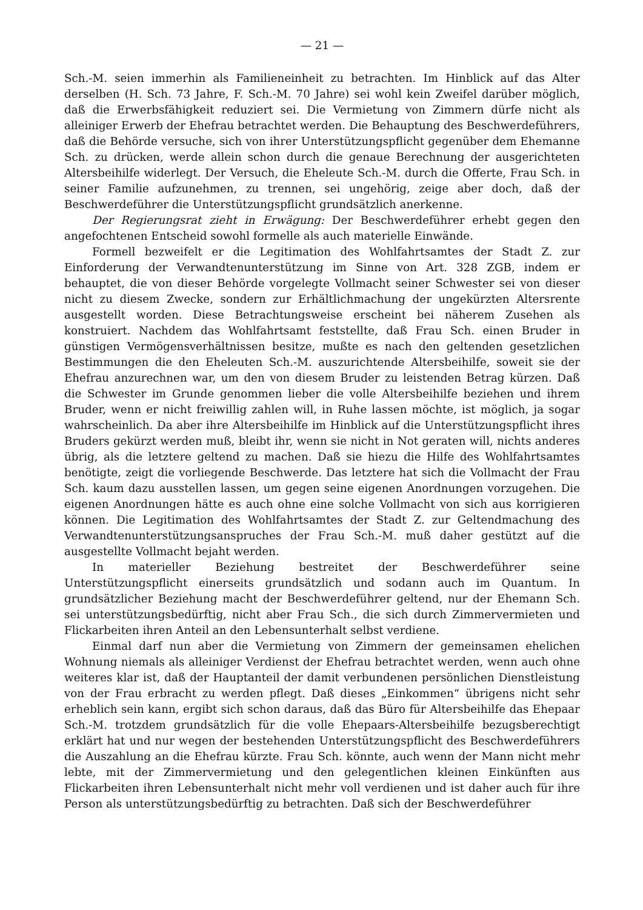— 21 —
Sch.-M. seien immerhin als Familieneinheit zu betrachten. Im Hinblick auf das Alter derselben (H. Sch. 73 Jahre, F. Sch.-M. 70 Jahre) sei wohl kein Zweifel darüber möglich, daß die Erwerbsfähigkeit reduziert sei. Die Vermietung von Zimmern dürfe nicht als alleiniger Erwerb der Ehefrau betrachtet werden. Die Behauptung des Beschwerdeführers, daß die Behörde versuche, sich von ihrer Unterstützungspflicht gegenüber dem Ehemanne Sch. zu drücken, werde allein schon durch die genaue Berechnung der ausgerichteten Altersbeihilfe widerlegt. Der Versuch, die Eheleute Sch.-M. durch die Offerte, Frau Sch. in seiner Familie aufzunehmen, zu trennen, sei ungehörig, zeige aber doch, daß der Beschwerdeführer die Unterstützungspflicht grundsätzlich anerkenne.
Der Regierungsrat zieht in Erwägung: Der Beschwerdeführer erhebt gegen den angefochtenen Entscheid sowohl formelle als auch materielle Einwände.
Formell bezweifelt er die Legitimation des Wohlfahrtsamtes der Stadt Z. zur Einforderung der Verwandtenunterstützung im Sinne von Art. 328 ZGB, indem er behauptet, die von dieser Behörde vorgelegte Vollmacht seiner Schwester sei von dieser nicht zu diesem Zwecke, sondern zur Erhältlichmachung der ungekürzten Altersrente ausgestellt worden. Diese Betrachtungsweise erscheint bei näherem Zusehen als konstruiert. Nachdem das Wohlfahrtsamt feststellte, daß Frau Sch. einen Bruder in günstigen Vermögensverhältnissen besitze, mußte es nach den geltenden gesetzlichen Bestimmungen die den Eheleuten Sch.-M. auszurichtende Altersbeihilfe, soweit sie der Ehefrau anzurechnen war, um den von diesem Bruder zu leistenden Betrag kürzen. Daß die Schwester im Grunde genommen lieber die volle Altersbeihilfe beziehen und ihrem Bruder, wenn er nicht freiwillig zahlen will, in Ruhe lassen möchte, ist möglich, ja sogar wahrscheinlich. Da aber ihre Altersbeihilfe im Hinblick auf die Unterstützungspflicht ihres Bruders gekürzt werden muß, bleibt ihr, wenn sie nicht in Not geraten will, nichts anderes übrig, als die letztere geltend zu machen. Daß sie hiezu die Hilfe des Wohlfahrtsamtes benötigte, zeigt die vorliegende Beschwerde. Das letztere hat sich die Vollmacht der Frau Sch. kaum dazu ausstellen lassen, um gegen seine eigenen Anordnungen vorzugehen. Die eigenen Anordnungen hätte es auch ohne eine solche Vollmacht von sich aus korrigieren können. Die Legitimation des Wohlfahrtsamtes der Stadt Z. zur Geltendmachung des Verwandtenunterstützungsanspruches der Frau Sch.-M. muß daher gestützt auf die ausgestellte Vollmacht bejaht werden.
In materieller Beziehung bestreitet der Beschwerdeführer seine Unterstützungspflicht einerseits grundsätzlich und sodann auch im Quantum. In grundsätzlicher Beziehung macht der Beschwerdeführer geltend, nur der Ehemann Sch. sei unterstützungsbedürftig, nicht aber Frau Sch., die sich durch Zimmervermieten und Flickarbeiten ihren Anteil an den Lebensunterhalt selbst verdiene.
Einmal darf nun aber die Vermietung von Zimmern der gemeinsamen ehelichen Wohnung niemals als alleiniger Verdienst der Ehefrau betrachtet werden, wenn auch ohne weiteres klar ist, daß der Hauptanteil der damit verbundenen persönlichen Dienstleistung von der Frau erbracht zu werden pflegt. Daß dieses „Einkommen“ übrigens nicht sehr erheblich sein kann, ergibt sich schon daraus, daß das Büro für Altersbeihilfe das Ehepaar Sch.-M. trotzdem grundsätzlich für die volle Ehepaars-Altersbeihilfe bezugsberechtigt erklärt hat und nur wegen der bestehenden Unterstützungspflicht des Beschwerdeführers die Auszahlung an die Ehefrau kürzte. Frau Sch. könnte, auch wenn der Mann nicht mehr lebte, mit der Zimmervermietung und den gelegentlichen kleinen Einkünften aus Flickarbeiten ihren Lebensunterhalt nicht mehr voll verdienen und ist daher auch für ihre Person als unterstützungsbedürftig zu betrachten. Daß sich der Beschwerdeführer